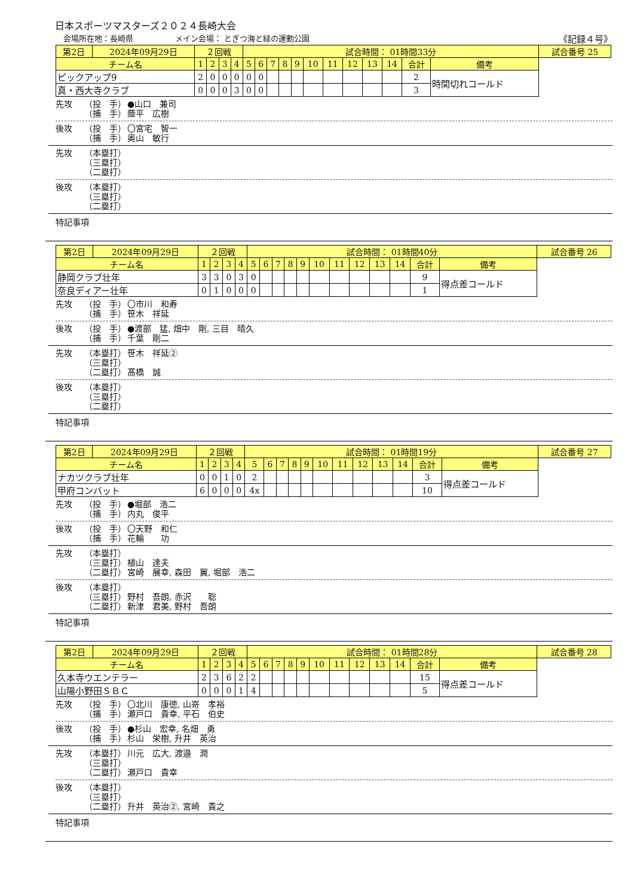日本スポーツマスターズ２０２４長崎大会
会場所在地：長崎県 メイン会場： とぎつ海と緑の運動公園 《記録４号》
| 第2日 | 2024年09月29日 | ２回戦 | | | | 試合時間： 01時間33分 | | | | | | | | | | | | 試合番号 25 |
| チーム名 | | 1 | 2 | 3 | 4 | 5 | 6 | 7 | 8 | 9 | 10 | 11 | 12 | 13 | 14 | 合計 | 備考 | |
| ピックアップ9 | | 2 | 0 | 0 | 0 | 0 | 0 | | | | | | | | | 2 | 時間切れコールド | |
| 真・西大寺クラブ | | 0 | 0 | 0 | 3 | 0 | 0 | | | | | | | | | 3 | | |
先攻 （投　手） ●山口　兼司
（捕　手） 蔭平　広樹
後攻 （投　手） 〇宮宅　智一
（捕　手） 奥山　敏行
先攻 （本塁打）
（三塁打）
（二塁打）
後攻 （本塁打）
（三塁打）
（二塁打）
特記事項
| 第2日 | 2024年09月29日 | ２回戦 | | | | 試合時間： 01時間40分 | | | | | | | | | | | | 試合番号 26 |
| チーム名 | | 1 | 2 | 3 | 4 | 5 | 6 | 7 | 8 | 9 | 10 | 11 | 12 | 13 | 14 | 合計 | 備考 | |
| 静岡クラブ壮年 | | 3 | 3 | 0 | 3 | 0 | | | | | | | | | | 9 | 得点差コールド | |
| 奈良ディアー壮年 | | 0 | 1 | 0 | 0 | 0 | | | | | | | | | | 1 | | |
先攻 （投　手） 〇市川　和寿
（捕　手） 笹木　祥延
後攻 （投　手） ●渡部　猛, 畑中　剛, 三目　晴久
（捕　手） 千葉　剛二
先攻 （本塁打） 笹木　祥延②
（三塁打）
（二塁打） 髙橋　誠
後攻 （本塁打）
（三塁打）
（二塁打）
特記事項
| 第2日 | 2024年09月29日 | ２回戦 | | | | 試合時間： 01時間19分 | | | | | | | | | | | | 試合番号 27 |
| チーム名 | | 1 | 2 | 3 | 4 | 5 | 6 | 7 | 8 | 9 | 10 | 11 | 12 | 13 | 14 | 合計 | 備考 | |
| ナカツクラブ壮年 | | 0 | 0 | 1 | 0 | 2 | | | | | | | | | | 3 | 得点差コールド | |
| 甲府コンバット | | 6 | 0 | 0 | 0 | 4x | | | | | | | | | | 10 | | |
先攻 （投　手） ●堀部　浩二
（捕　手） 内丸　俊平
後攻 （投　手） 〇天野　和仁
（捕　手） 花輪　　功
先攻 （本塁打）
（三塁打） 植山　達夫
（二塁打） 宮崎　展幸, 森田　翼, 堀部　浩二
後攻 （本塁打）
（三塁打） 野村　吾朗, 赤沢　　聡
（二塁打） 新津　君美, 野村　吾朗
特記事項
| 第2日 | 2024年09月29日 | ２回戦 | | | | 試合時間： 01時間28分 | | | | | | | | | | | | 試合番号 28 |
| チーム名 | | 1 | 2 | 3 | 4 | 5 | 6 | 7 | 8 | 9 | 10 | 11 | 12 | 13 | 14 | 合計 | 備考 | |
| 久本寺ウエンテラー | | 2 | 3 | 6 | 2 | 2 | | | | | | | | | | 15 | 得点差コールド | |
| 山陽小野田ＳＢＣ | | 0 | 0 | 0 | 1 | 4 | | | | | | | | | | 5 | | |
先攻 （投　手） 〇北川　康徳, 山嵜　孝裕
（捕　手） 瀬戸口　貴幸, 平石　伯史
後攻 （投　手） ●杉山　宏幸, 名畑　勇
（捕　手） 杉山　栄樹, 升井　英治
先攻 （本塁打） 川元　広大, 渡邉　潤
（三塁打）
（二塁打） 瀬戸口　貴幸
後攻 （本塁打）
（三塁打）
（二塁打） 升井　英治②, 宮崎　貴之
特記事項